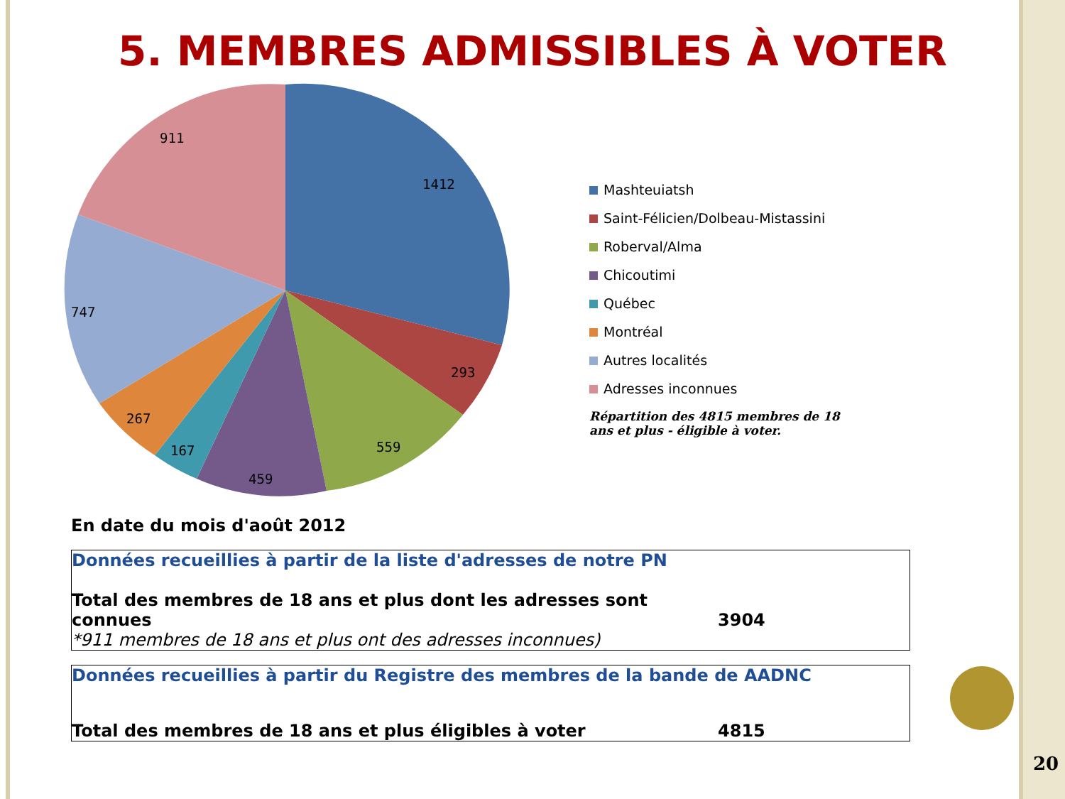5. MEMBRES ADMISSIBLES À VOTER
1412
293
559
459
167
267
747
911
Mashteuiatsh
Saint-Félicien/Dolbeau-Mistassini
Roberval/Alma
Chicoutimi
Québec
Montréal
Autres localités
Adresses inconnues
Répartition des 4815 membres de 18 ans et plus - éligible à voter.
En date du mois d'août 2012
| Données recueillies à partir de la liste d'adresses de notre PN | |
| Total des membres de 18 ans et plus dont les adresses sont connues | 3904 |
| *911 membres de 18 ans et plus ont des adresses inconnues) | |
| Données recueillies à partir du Registre des membres de la bande de AADNC | |
| Total des membres de 18 ans et plus éligibles à voter | 4815 |
20